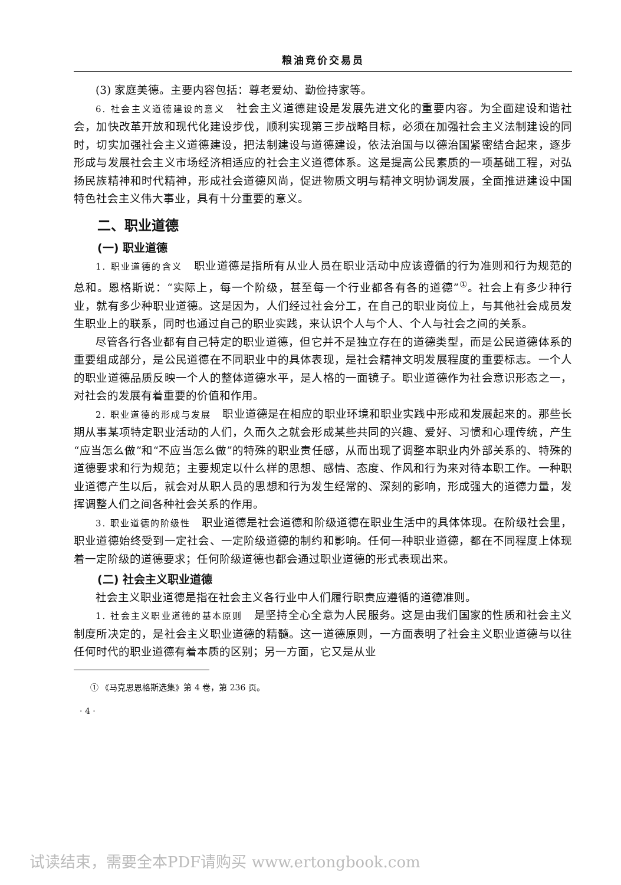粮油竞价交易员
(3) 家庭美德。主要内容包括：尊老爱幼、勤俭持家等。
6. 社会主义道德建设的意义　社会主义道德建设是发展先进文化的重要内容。为全面建设和谐社会，加快改革开放和现代化建设步伐，顺利实现第三步战略目标，必须在加强社会主义法制建设的同时，切实加强社会主义道德建设，把法制建设与道德建设，依法治国与以德治国紧密结合起来，逐步形成与发展社会主义市场经济相适应的社会主义道德体系。这是提高公民素质的一项基础工程，对弘扬民族精神和时代精神，形成社会道德风尚，促进物质文明与精神文明协调发展，全面推进建设中国特色社会主义伟大事业，具有十分重要的意义。
二、职业道德
(一) 职业道德
1. 职业道德的含义　职业道德是指所有从业人员在职业活动中应该遵循的行为准则和行为规范的总和。恩格斯说：“实际上，每一个阶级，甚至每一个行业都各有各的道德”<sup>①</sup>。社会上有多少种行业，就有多少种职业道德。这是因为，人们经过社会分工，在自己的职业岗位上，与其他社会成员发生职业上的联系，同时也通过自己的职业实践，来认识个人与个人、个人与社会之间的关系。
尽管各行各业都有自己特定的职业道德，但它并不是独立存在的道德类型，而是公民道德体系的重要组成部分，是公民道德在不同职业中的具体表现，是社会精神文明发展程度的重要标志。一个人的职业道德品质反映一个人的整体道德水平，是人格的一面镜子。职业道德作为社会意识形态之一，对社会的发展有着重要的价值和作用。
2. 职业道德的形成与发展　职业道德是在相应的职业环境和职业实践中形成和发展起来的。那些长期从事某项特定职业活动的人们，久而久之就会形成某些共同的兴趣、爱好、习惯和心理传统，产生“应当怎么做”和“不应当怎么做”的特殊的职业责任感，从而出现了调整本职业内外部关系的、特殊的道德要求和行为规范；主要规定以什么样的思想、感情、态度、作风和行为来对待本职工作。一种职业道德产生以后，就会对从职人员的思想和行为发生经常的、深刻的影响，形成强大的道德力量，发挥调整人们之间各种社会关系的作用。
3. 职业道德的阶级性　职业道德是社会道德和阶级道德在职业生活中的具体体现。在阶级社会里，职业道德始终受到一定社会、一定阶级道德的制约和影响。任何一种职业道德，都在不同程度上体现着一定阶级的道德要求；任何阶级道德也都会通过职业道德的形式表现出来。
(二) 社会主义职业道德
社会主义职业道德是指在社会主义各行业中人们履行职责应遵循的道德准则。
1. 社会主义职业道德的基本原则　是坚持全心全意为人民服务。这是由我们国家的性质和社会主义制度所决定的，是社会主义职业道德的精髓。这一道德原则，一方面表明了社会主义职业道德与以往任何时代的职业道德有着本质的区别；另一方面，它又是从业
① 《马克思恩格斯选集》第 4 卷，第 236 页。
· 4 ·
试读结束，需要全本PDF请购买 www.ertongbook.com